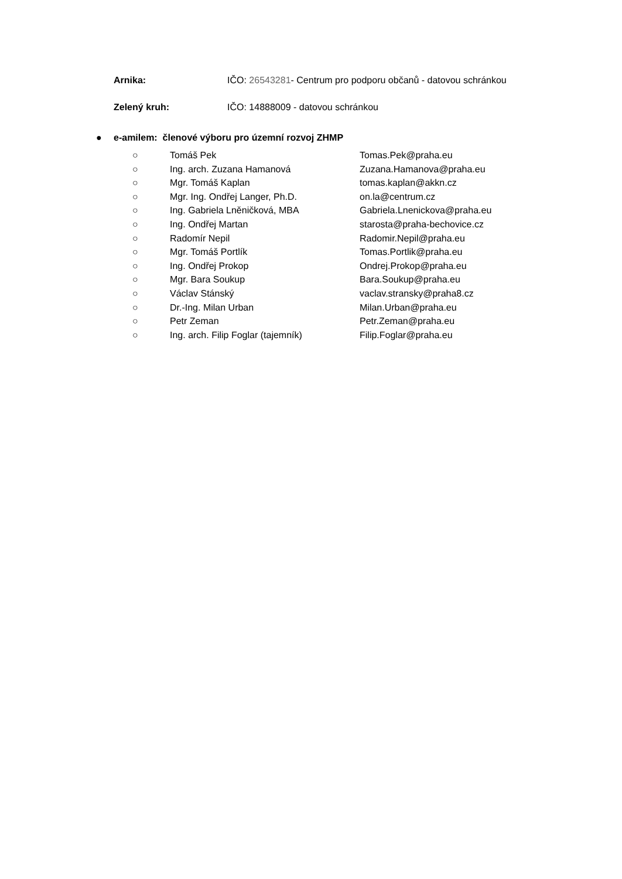Arnika: IČO: 26543281- Centrum pro podporu občanů - datovou schránkou
Zelený kruh: IČO: 14888009 - datovou schránkou
● e-amilem: členové výboru pro územní rozvoj ZHMP
○ Tomáš Pek Tomas.Pek@praha.eu
○ Ing. arch. Zuzana Hamanová Zuzana.Hamanova@praha.eu
○ Mgr. Tomáš Kaplan tomas.kaplan@akkn.cz
○ Mgr. Ing. Ondřej Langer, Ph.D. on.la@centrum.cz
○ Ing. Gabriela Lněničková, MBA Gabriela.Lnenickova@praha.eu
○ Ing. Ondřej Martan starosta@praha-bechovice.cz
○ Radomír Nepil Radomir.Nepil@praha.eu
○ Mgr. Tomáš Portlík Tomas.Portlik@praha.eu
○ Ing. Ondřej Prokop Ondrej.Prokop@praha.eu
○ Mgr. Bara Soukup Bara.Soukup@praha.eu
○ Václav Stánský vaclav.stransky@praha8.cz
○ Dr.-Ing. Milan Urban Milan.Urban@praha.eu
○ Petr Zeman Petr.Zeman@praha.eu
○ Ing. arch. Filip Foglar (tajemník) Filip.Foglar@praha.eu